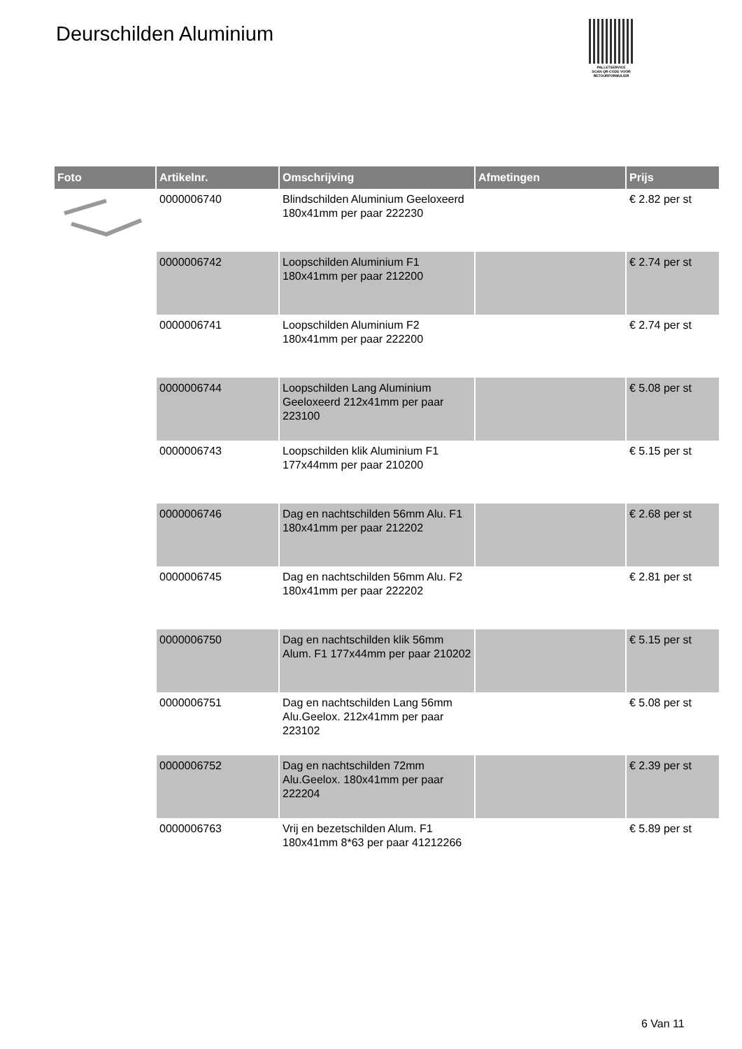Deurschilden Aluminium
PALLETSERVICE
SCAN QR-CODE VOOR RETOURFORMULIER
| Foto | Artikelnr. | Omschrijving | Afmetingen | Prijs |
| --- | --- | --- | --- | --- |
| | 0000006740 | Blindschilden Aluminium Geeloxeerd 180x41mm per paar 222230 | | € 2.82 per st |
| | 0000006742 | Loopschilden Aluminium F1 180x41mm per paar 212200 | | € 2.74 per st |
| | 0000006741 | Loopschilden Aluminium F2 180x41mm per paar 222200 | | € 2.74 per st |
| | 0000006744 | Loopschilden Lang Aluminium Geeloxeerd 212x41mm per paar 223100 | | € 5.08 per st |
| | 0000006743 | Loopschilden klik Aluminium F1 177x44mm per paar 210200 | | € 5.15 per st |
| | 0000006746 | Dag en nachtschilden 56mm Alu. F1 180x41mm per paar 212202 | | € 2.68 per st |
| | 0000006745 | Dag en nachtschilden 56mm Alu. F2 180x41mm per paar 222202 | | € 2.81 per st |
| | 0000006750 | Dag en nachtschilden klik 56mm Alum. F1 177x44mm per paar 210202 | | € 5.15 per st |
| | 0000006751 | Dag en nachtschilden Lang 56mm Alu.Geelox. 212x41mm per paar 223102 | | € 5.08 per st |
| | 0000006752 | Dag en nachtschilden 72mm Alu.Geelox. 180x41mm per paar 222204 | | € 2.39 per st |
| | 0000006763 | Vrij en bezetschilden Alum. F1 180x41mm 8*63 per paar 41212266 | | € 5.89 per st |
6 Van 11